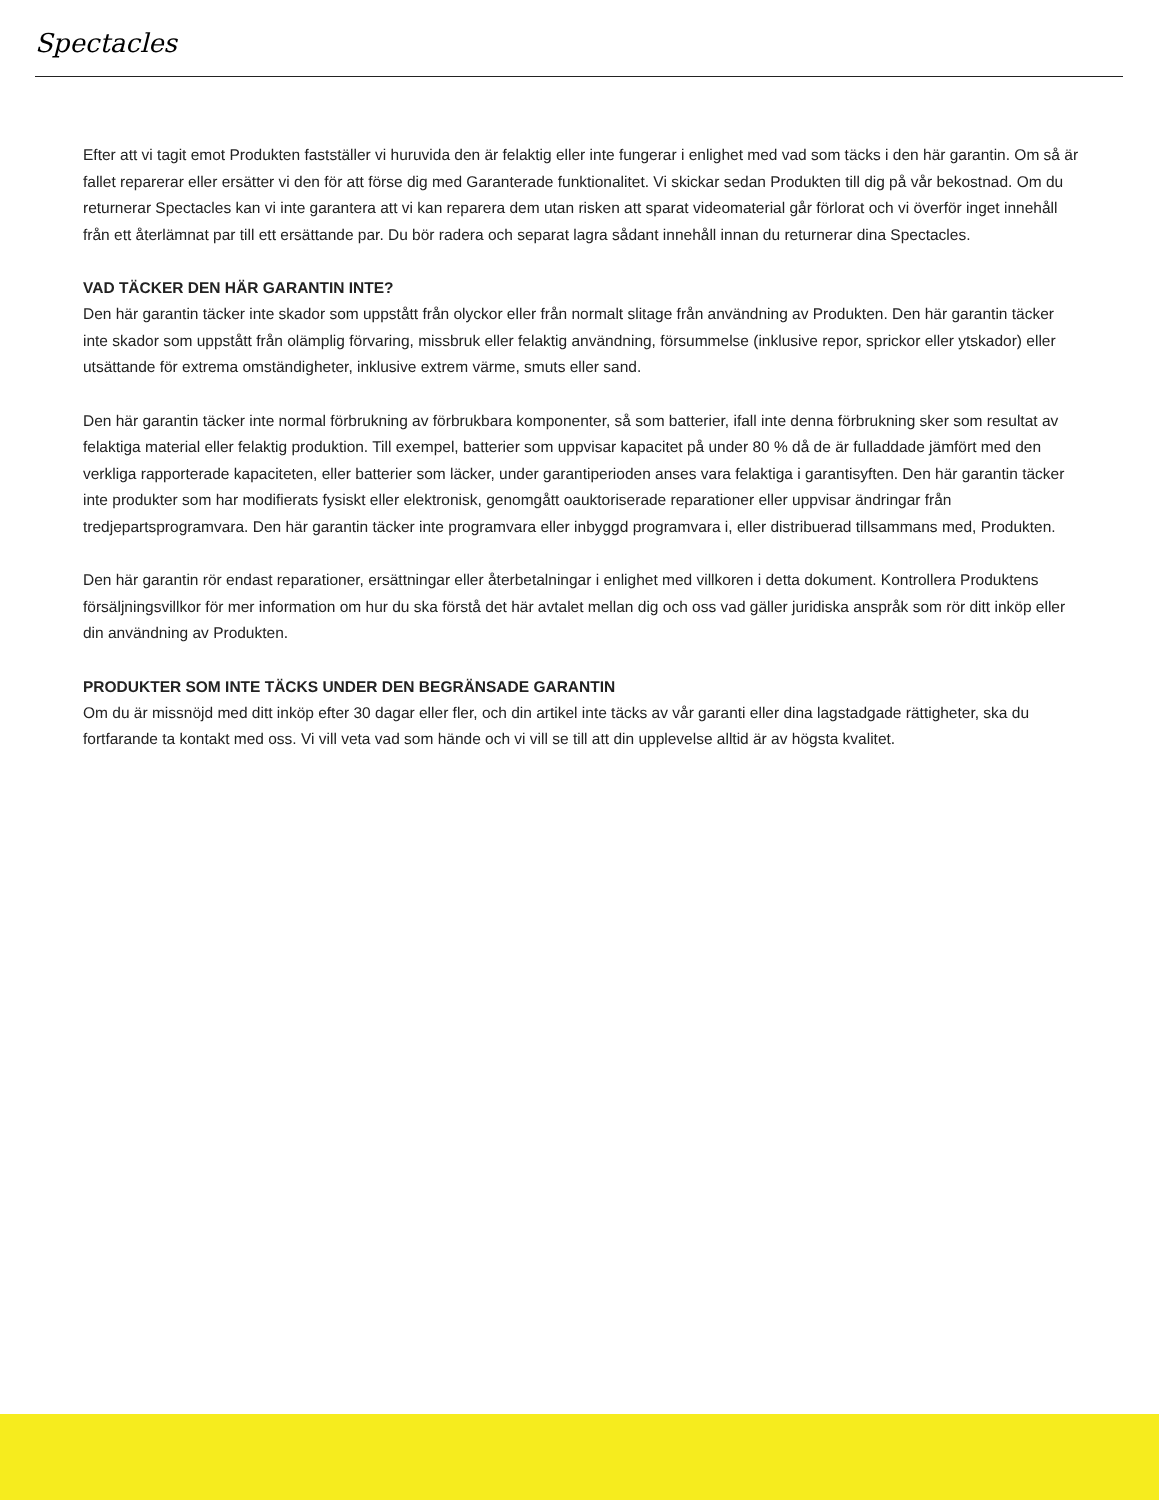Spectacles
Efter att vi tagit emot Produkten fastställer vi huruvida den är felaktig eller inte fungerar i enlighet med vad som täcks i den här garantin. Om så är fallet reparerar eller ersätter vi den för att förse dig med Garanterade funktionalitet. Vi skickar sedan Produkten till dig på vår bekostnad. Om du returnerar Spectacles kan vi inte garantera att vi kan reparera dem utan risken att sparat videomaterial går förlorat och vi överför inget innehåll från ett återlämnat par till ett ersättande par. Du bör radera och separat lagra sådant innehåll innan du returnerar dina Spectacles.
VAD TÄCKER DEN HÄR GARANTIN INTE?
Den här garantin täcker inte skador som uppstått från olyckor eller från normalt slitage från användning av Produkten. Den här garantin täcker inte skador som uppstått från olämplig förvaring, missbruk eller felaktig användning, försummelse (inklusive repor, sprickor eller ytskador) eller utsättande för extrema omständigheter, inklusive extrem värme, smuts eller sand.
Den här garantin täcker inte normal förbrukning av förbrukbara komponenter, så som batterier, ifall inte denna förbrukning sker som resultat av felaktiga material eller felaktig produktion. Till exempel, batterier som uppvisar kapacitet på under 80 % då de är fulladdade jämfört med den verkliga rapporterade kapaciteten, eller batterier som läcker, under garantiperioden anses vara felaktiga i garantisyften. Den här garantin täcker inte produkter som har modifierats fysiskt eller elektronisk, genomgått oauktoriserade reparationer eller uppvisar ändringar från tredjepartsprogramvara. Den här garantin täcker inte programvara eller inbyggd programvara i, eller distribuerad tillsammans med, Produkten.
Den här garantin rör endast reparationer, ersättningar eller återbetalningar i enlighet med villkoren i detta dokument. Kontrollera Produktens försäljningsvillkor för mer information om hur du ska förstå det här avtalet mellan dig och oss vad gäller juridiska anspråk som rör ditt inköp eller din användning av Produkten.
PRODUKTER SOM INTE TÄCKS UNDER DEN BEGRÄNSADE GARANTIN
Om du är missnöjd med ditt inköp efter 30 dagar eller fler, och din artikel inte täcks av vår garanti eller dina lagstadgade rättigheter, ska du fortfarande ta kontakt med oss. Vi vill veta vad som hände och vi vill se till att din upplevelse alltid är av högsta kvalitet.